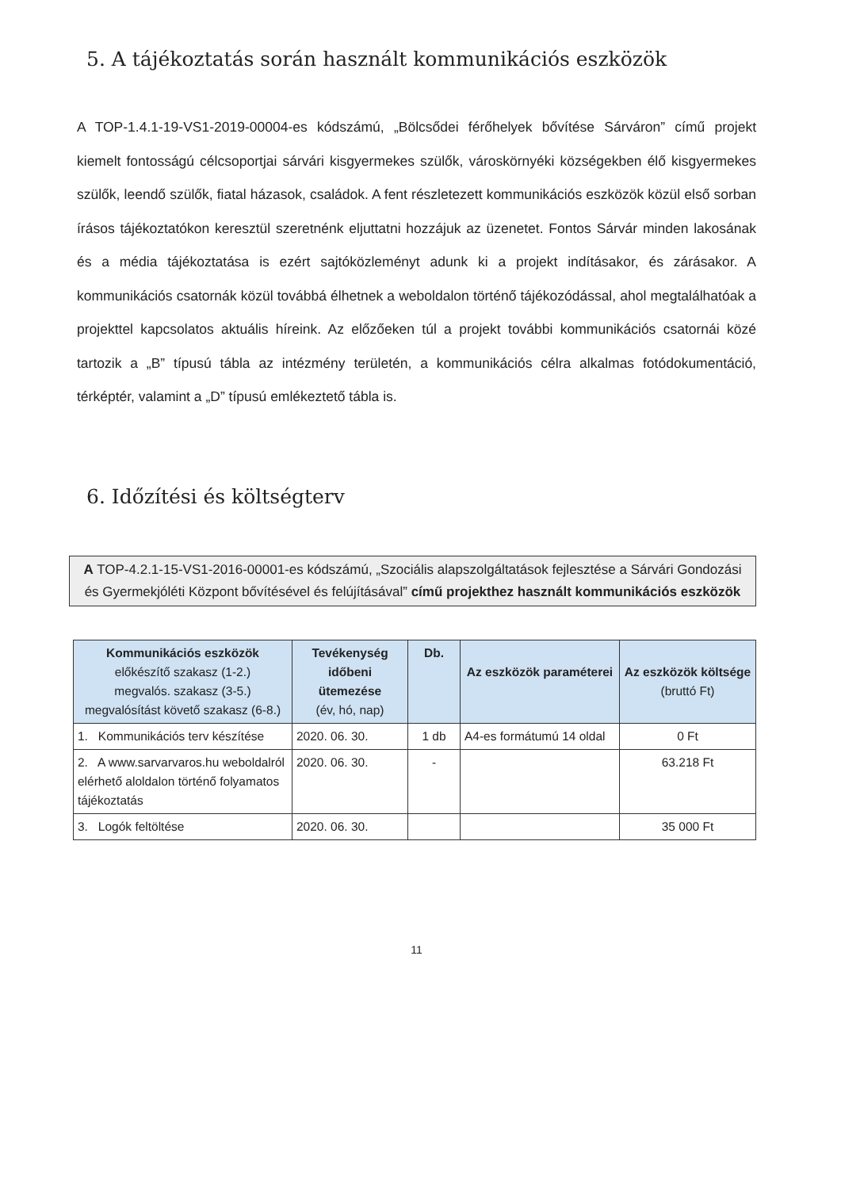5. A tájékoztatás során használt kommunikációs eszközök
A TOP-1.4.1-19-VS1-2019-00004-es kódszámú, „Bölcsődei férőhelyek bővítése Sárváron” című projekt kiemelt fontosságú célcsoportjai sárvári kisgyermekes szülők, városkörnyéki községekben élő kisgyermekes szülők, leendő szülők, fiatal házasok, családok. A fent részletezett kommunikációs eszközök közül első sorban írásos tájékoztatókon keresztül szeretnénk eljuttatni hozzájuk az üzenetet. Fontos Sárvár minden lakosának és a média tájékoztatása is ezért sajtóközleményt adunk ki a projekt indításakor, és zárásakor. A kommunikációs csatornák közül továbbá élhetnek a weboldalon történő tájékozódással, ahol megtalálhatóak a projekttel kapcsolatos aktuális híreink. Az előzőeken túl a projekt további kommunikációs csatornái közé tartozik a „B” típusú tábla az intézmény területén, a kommunikációs célra alkalmas fotódokumentáció, térképtér, valamint a „D” típusú emlékeztető tábla is.
6. Időzítési és költségterv
A TOP-4.2.1-15-VS1-2016-00001-es kódszámú, „Szociális alapszolgáltatások fejlesztése a Sárvári Gondozási és Gyermekjóléti Központ bővítésével és felújításával” című projekthez használt kommunikációs eszközök
| Kommunikációs eszközök előkészítő szakasz (1-2.) megvalós. szakasz (3-5.) megvalósítást követő szakasz (6-8.) | Tevékenység időbeni ütemezése (év, hó, nap) | Db. | Az eszközök paraméterei | Az eszközök költsége (bruttó Ft) |
| --- | --- | --- | --- | --- |
| 1. Kommunikációs terv készítése | 2020. 06. 30. | 1 db | A4-es formátumú 14 oldal | 0 Ft |
| 2. A www.sarvarvaros.hu weboldalról elérhető aloldalon történő folyamatos tájékoztatás | 2020. 06. 30. | - | | 63.218 Ft |
| 3. Logók feltöltése | 2020. 06. 30. | | | 35 000 Ft |
11